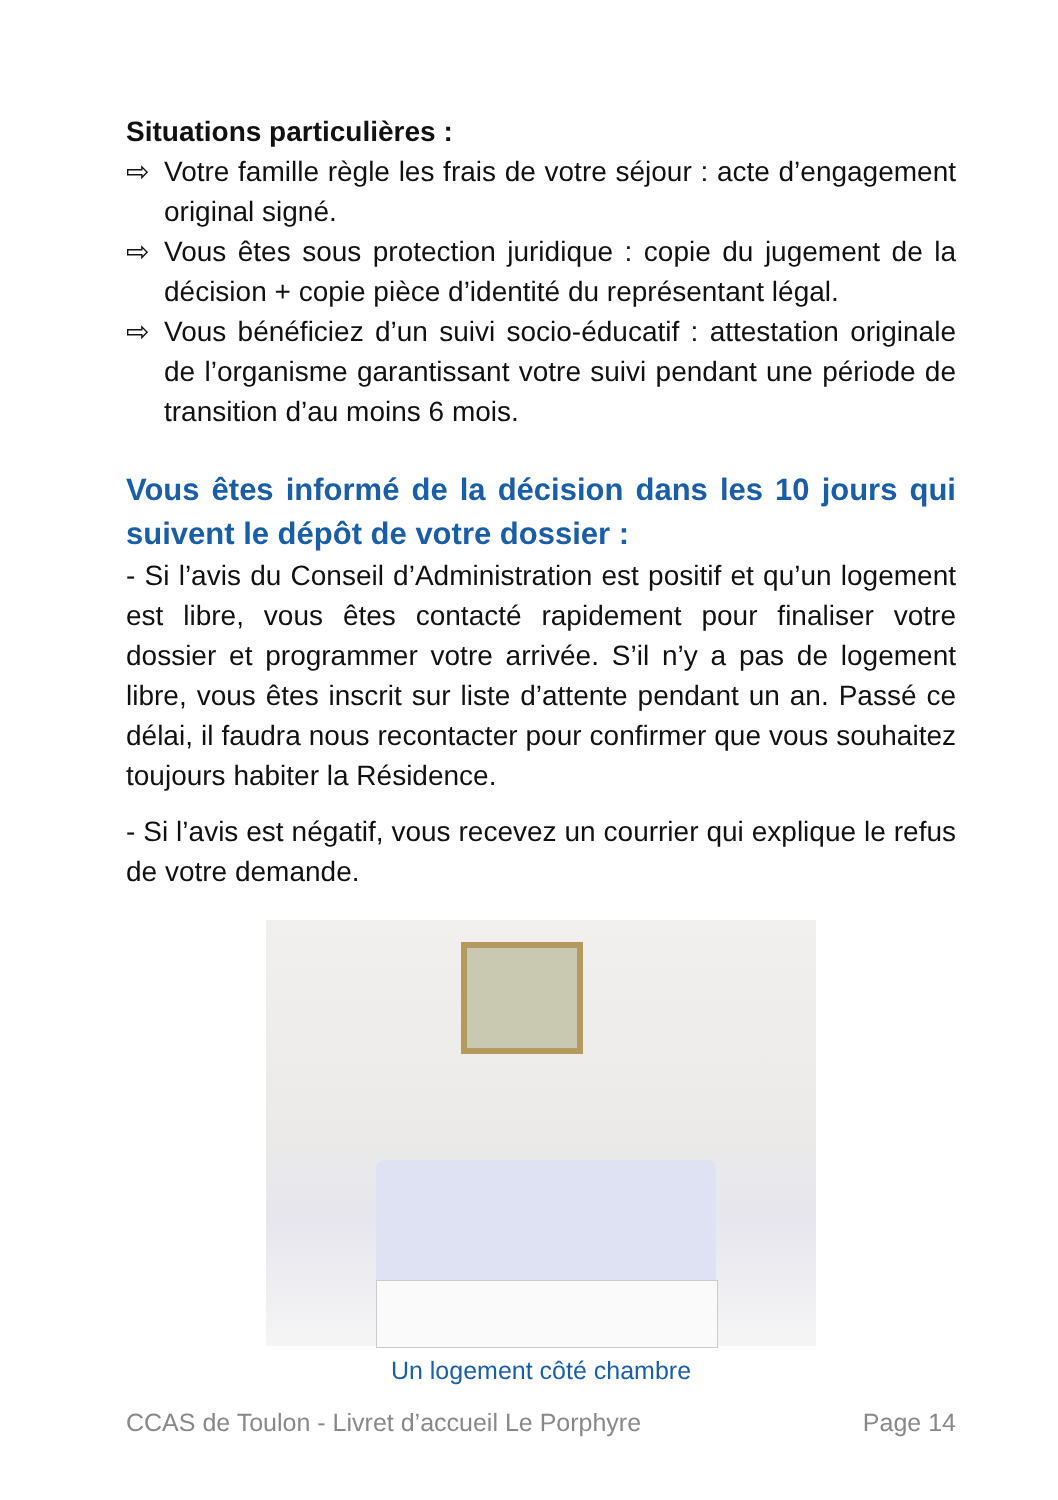Situations particulières :
⇨ Votre famille règle les frais de votre séjour : acte d’engagement original signé.
⇨ Vous êtes sous protection juridique : copie du jugement de la décision + copie pièce d’identité du représentant légal.
⇨ Vous bénéficiez d’un suivi socio-éducatif : attestation originale de l’organisme garantissant votre suivi pendant une période de transition d’au moins 6 mois.
Vous êtes informé de la décision dans les 10 jours qui suivent le dépôt de votre dossier :
- Si l’avis du Conseil d’Administration est positif et qu’un logement est libre, vous êtes contacté rapidement pour finaliser votre dossier et programmer votre arrivée. S’il n’y a pas de logement libre, vous êtes inscrit sur liste d’attente pendant un an. Passé ce délai, il faudra nous recontacter pour confirmer que vous souhaitez toujours habiter la Résidence.
- Si l’avis est négatif, vous recevez un courrier qui explique le refus de votre demande.
Un logement côté chambre
CCAS de Toulon - Livret d’accueil Le Porphyre Page 14